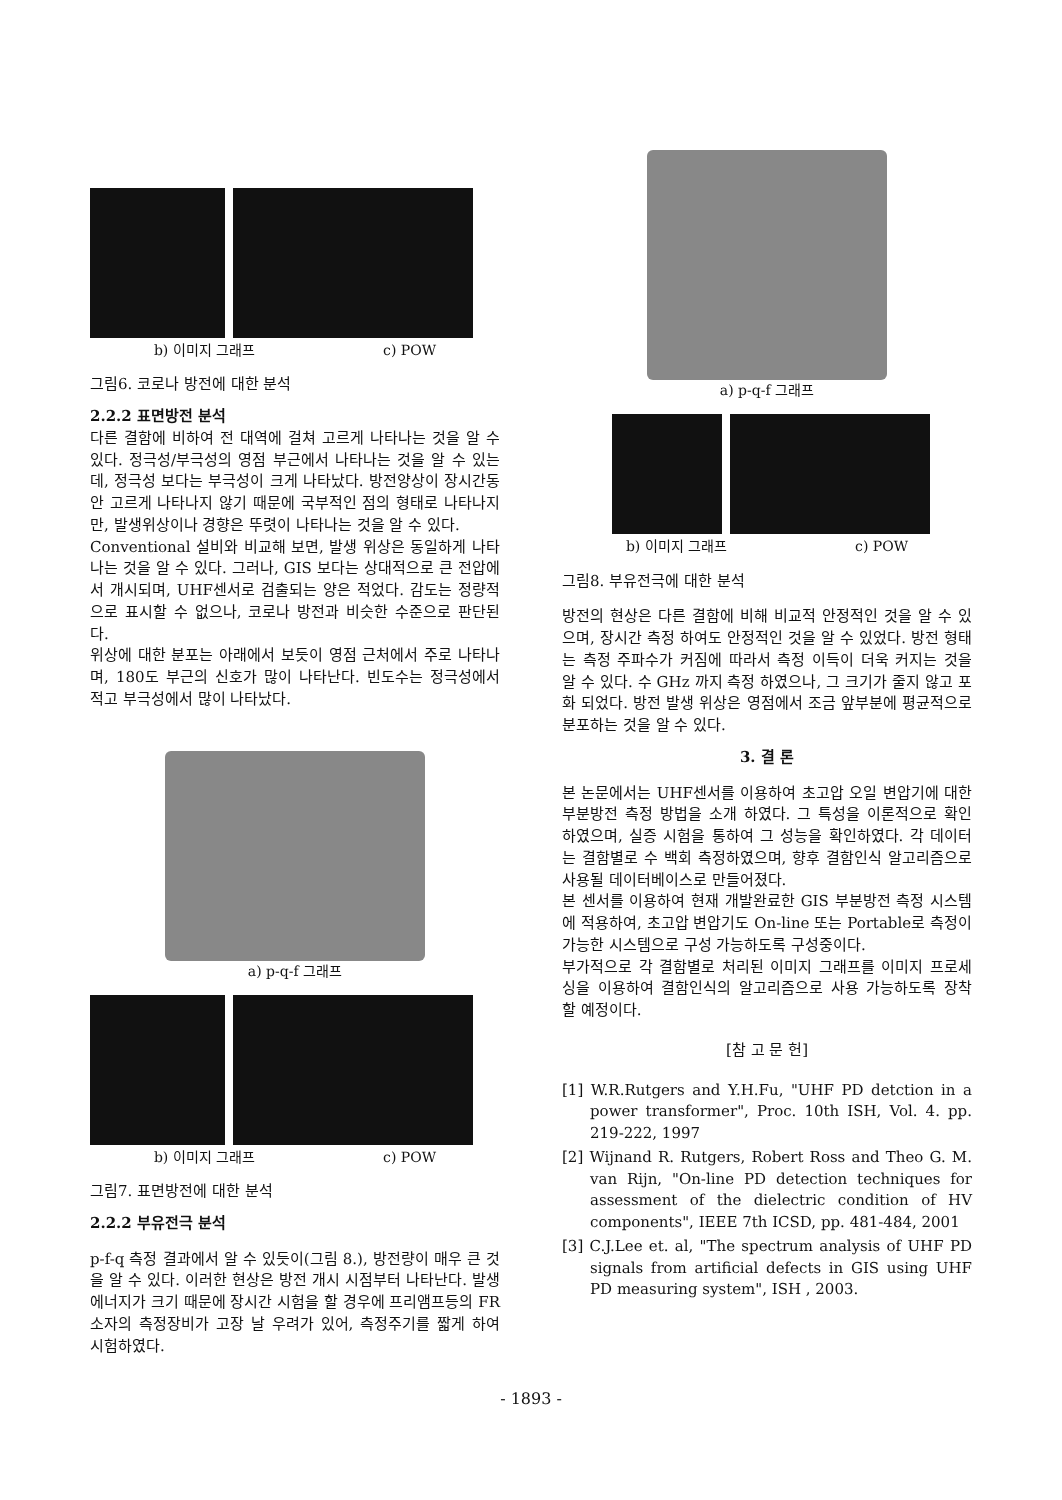b) 이미지 그래프 c) POW
그림6. 코로나 방전에 대한 분석
2.2.2 표면방전 분석
다른 결함에 비하여 전 대역에 걸쳐 고르게 나타나는 것을 알 수 있다. 정극성/부극성의 영점 부근에서 나타나는 것을 알 수 있는데, 정극성 보다는 부극성이 크게 나타났다. 방전양상이 장시간동안 고르게 나타나지 않기 때문에 국부적인 점의 형태로 나타나지만, 발생위상이나 경향은 뚜렷이 나타나는 것을 알 수 있다.
Conventional 설비와 비교해 보면, 발생 위상은 동일하게 나타나는 것을 알 수 있다. 그러나, GIS 보다는 상대적으로 큰 전압에서 개시되며, UHF센서로 검출되는 양은 적었다. 감도는 정량적으로 표시할 수 없으나, 코로나 방전과 비슷한 수준으로 판단된다.
위상에 대한 분포는 아래에서 보듯이 영점 근처에서 주로 나타나며, 180도 부근의 신호가 많이 나타난다. 빈도수는 정극성에서 적고 부극성에서 많이 나타났다.
a) p-q-f 그래프
b) 이미지 그래프 c) POW
그림7. 표면방전에 대한 분석
2.2.2 부유전극 분석
p-f-q 측정 결과에서 알 수 있듯이(그림 8.), 방전량이 매우 큰 것을 알 수 있다. 이러한 현상은 방전 개시 시점부터 나타난다. 발생에너지가 크기 때문에 장시간 시험을 할 경우에 프리앰프등의 FR 소자의 측정장비가 고장 날 우려가 있어, 측정주기를 짧게 하여 시험하였다.
a) p-q-f 그래프
b) 이미지 그래프 c) POW
그림8. 부유전극에 대한 분석
방전의 현상은 다른 결함에 비해 비교적 안정적인 것을 알 수 있으며, 장시간 측정 하여도 안정적인 것을 알 수 있었다. 방전 형태는 측정 주파수가 커짐에 따라서 측정 이득이 더욱 커지는 것을 알 수 있다. 수 GHz 까지 측정 하였으나, 그 크기가 줄지 않고 포화 되었다. 방전 발생 위상은 영점에서 조금 앞부분에 평균적으로 분포하는 것을 알 수 있다.
3. 결 론
본 논문에서는 UHF센서를 이용하여 초고압 오일 변압기에 대한 부분방전 측정 방법을 소개 하였다. 그 특성을 이론적으로 확인 하였으며, 실증 시험을 통하여 그 성능을 확인하였다. 각 데이터는 결함별로 수 백회 측정하였으며, 향후 결함인식 알고리즘으로 사용될 데이터베이스로 만들어졌다.
본 센서를 이용하여 현재 개발완료한 GIS 부분방전 측정 시스템에 적용하여, 초고압 변압기도 On-line 또는 Portable로 측정이 가능한 시스템으로 구성 가능하도록 구성중이다.
부가적으로 각 결함별로 처리된 이미지 그래프를 이미지 프로세싱을 이용하여 결함인식의 알고리즘으로 사용 가능하도록 장착 할 예정이다.
[참 고 문 헌]
[1] W.R.Rutgers and Y.H.Fu, "UHF PD detction in a power transformer", Proc. 10th ISH, Vol. 4. pp. 219-222, 1997
[2] Wijnand R. Rutgers, Robert Ross and Theo G. M. van Rijn, "On-line PD detection techniques for assessment of the dielectric condition of HV components", IEEE 7th ICSD, pp. 481-484, 2001
[3] C.J.Lee et. al, "The spectrum analysis of UHF PD signals from artificial defects in GIS using UHF PD measuring system", ISH , 2003.
- 1893 -